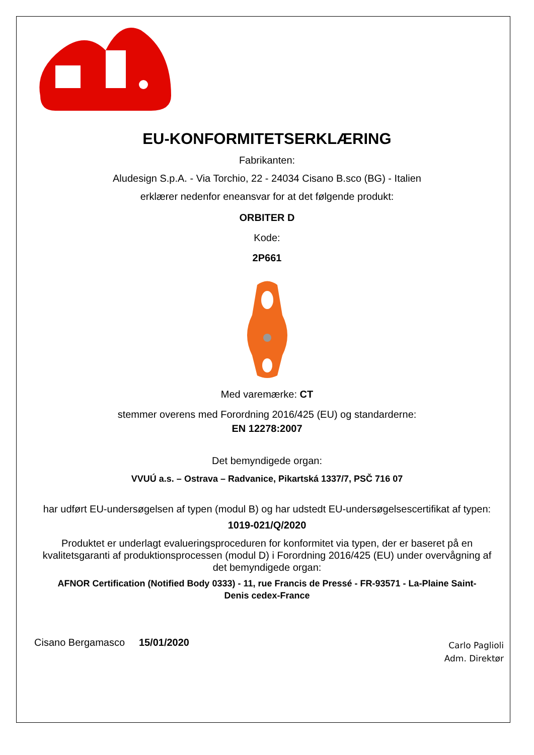EU-KONFORMITETSERKLÆRING
Fabrikanten:
Aludesign S.p.A. - Via Torchio, 22 - 24034 Cisano B.sco (BG) - Italien
erklærer nedenfor eneansvar for at det følgende produkt:
ORBITER D
Kode:
2P661
Med varemærke: CT
stemmer overens med Forordning 2016/425 (EU) og standarderne:
EN 12278:2007
Det bemyndigede organ:
VVUÚ a.s. – Ostrava – Radvanice, Pikartská 1337/7, PSČ 716 07
har udført EU-undersøgelsen af typen (modul B) og har udstedt EU-undersøgelsescertifikat af typen:
1019-021/Q/2020
Produktet er underlagt evalueringsproceduren for konformitet via typen, der er baseret på en kvalitetsgaranti af produktionsprocessen (modul D) i Forordning 2016/425 (EU) under overvågning af det bemyndigede organ:
AFNOR Certification (Notified Body 0333) - 11, rue Francis de Pressé - FR-93571 - La-Plaine Saint-Denis cedex-France
Cisano Bergamasco 15/01/2020
Carlo Paglioli
Adm. Direktør